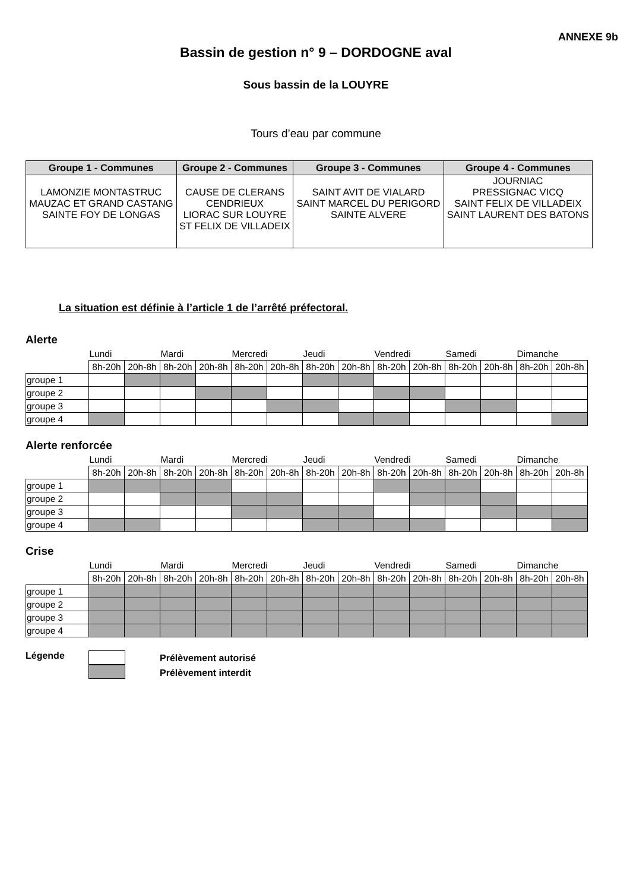ANNEXE 9b
Bassin de gestion n° 9 – DORDOGNE aval
Sous bassin de la LOUYRE
Tours d’eau par commune
| Groupe 1 - Communes | Groupe 2 - Communes | Groupe 3 - Communes | Groupe 4 - Communes |
| --- | --- | --- | --- |
| LAMONZIE MONTASTRUC MAUZAC ET GRAND CASTANG SAINTE FOY DE LONGAS | CAUSE DE CLERANS CENDRIEUX LIORAC SUR LOUYRE ST FELIX DE VILLADEIX | SAINT AVIT DE VIALARD SAINT MARCEL DU PERIGORD SAINTE ALVERE | JOURNIAC PRESSIGNAC VICQ SAINT FELIX DE VILLADEIX SAINT LAURENT DES BATONS |
La situation est définie à l’article 1 de l’arrêté préfectoral.
Alerte
| | Lundi | | Mardi | | Mercredi | | Jeudi | | Vendredi | | Samedi | | Dimanche | |
| | 8h-20h | 20h-8h | 8h-20h | 20h-8h | 8h-20h | 20h-8h | 8h-20h | 20h-8h | 8h-20h | 20h-8h | 8h-20h | 20h-8h | 8h-20h | 20h-8h |
| groupe 1 | | | | | | | | | | | | | | |
| groupe 2 | | | | | | | | | | | | | | |
| groupe 3 | | | | | | | | | | | | | | |
| groupe 4 | | | | | | | | | | | | | | |
Alerte renforcée
| | Lundi | | Mardi | | Mercredi | | Jeudi | | Vendredi | | Samedi | | Dimanche | |
| | 8h-20h | 20h-8h | 8h-20h | 20h-8h | 8h-20h | 20h-8h | 8h-20h | 20h-8h | 8h-20h | 20h-8h | 8h-20h | 20h-8h | 8h-20h | 20h-8h |
| groupe 1 | | | | | | | | | | | | | | |
| groupe 2 | | | | | | | | | | | | | | |
| groupe 3 | | | | | | | | | | | | | | |
| groupe 4 | | | | | | | | | | | | | | |
Crise
| | Lundi | | Mardi | | Mercredi | | Jeudi | | Vendredi | | Samedi | | Dimanche | |
| | 8h-20h | 20h-8h | 8h-20h | 20h-8h | 8h-20h | 20h-8h | 8h-20h | 20h-8h | 8h-20h | 20h-8h | 8h-20h | 20h-8h | 8h-20h | 20h-8h |
| groupe 1 | | | | | | | | | | | | | | |
| groupe 2 | | | | | | | | | | | | | | |
| groupe 3 | | | | | | | | | | | | | | |
| groupe 4 | | | | | | | | | | | | | | |
Légende
Prélèvement autorisé
Prélèvement interdit